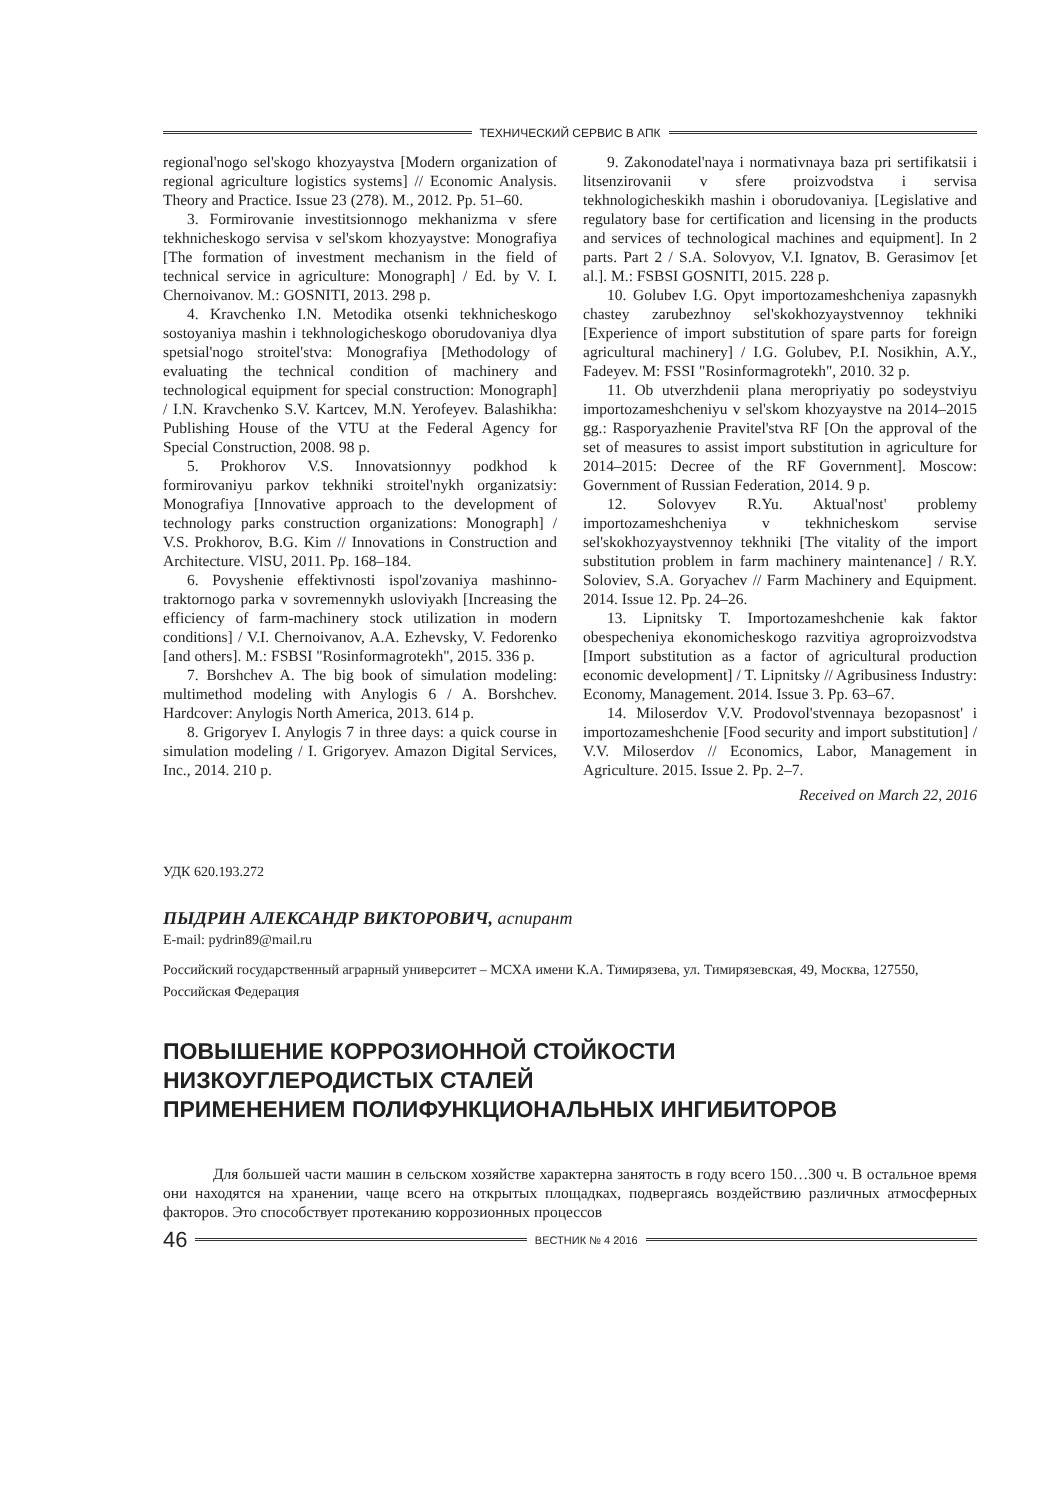ТЕХНИЧЕСКИЙ СЕРВИС В АПК
regional'nogo sel'skogo khozyaystva [Modern organization of regional agriculture logistics systems] // Economic Analysis. Theory and Practice. Issue 23 (278). M., 2012. Pp. 51–60.
3. Formirovanie investitsionnogo mekhanizma v sfere tekhnicheskogo servisa v sel'skom khozyaystve: Monografiya [The formation of investment mechanism in the field of technical service in agriculture: Monograph] / Ed. by V. I. Chernoivanov. M.: GOSNITI, 2013. 298 p.
4. Kravchenko I.N. Metodika otsenki tekhnicheskogo sostoyaniya mashin i tekhnologicheskogo oborudovaniya dlya spetsial'nogo stroitel'stva: Monografiya [Methodology of evaluating the technical condition of machinery and technological equipment for special construction: Monograph] / I.N. Kravchenko S.V. Kartcev, M.N. Yerofeyev. Balashikha: Publishing House of the VTU at the Federal Agency for Special Construction, 2008. 98 p.
5. Prokhorov V.S. Innovatsionnyy podkhod k formirovaniyu parkov tekhniki stroitel'nykh organizatsiy: Monografiya [Innovative approach to the development of technology parks construction organizations: Monograph] / V.S. Prokhorov, B.G. Kim // Innovations in Construction and Architecture. VlSU, 2011. Pp. 168–184.
6. Povyshenie effektivnosti ispol'zovaniya mashinno-traktornogo parka v sovremennykh usloviyakh [Increasing the efficiency of farm-machinery stock utilization in modern conditions] / V.I. Chernoivanov, A.A. Ezhevsky, V. Fedorenko [and others]. M.: FSBSI "Rosinformagrotekh", 2015. 336 p.
7. Borshchev A. The big book of simulation modeling: multimethod modeling with Anylogis 6 / A. Borshchev. Hardcover: Anylogis North America, 2013. 614 p.
8. Grigoryev I. Anylogis 7 in three days: a quick course in simulation modeling / I. Grigoryev. Amazon Digital Services, Inc., 2014. 210 p.
9. Zakonodatel'naya i normativnaya baza pri sertifikatsii i litsenzirovanii v sfere proizvodstva i servisa tekhnologicheskikh mashin i oborudovaniya. [Legislative and regulatory base for certification and licensing in the products and services of technological machines and equipment]. In 2 parts. Part 2 / S.A. Solovyov, V.I. Ignatov, B. Gerasimov [et al.]. M.: FSBSI GOSNITI, 2015. 228 p.
10. Golubev I.G. Opyt importozameshcheniya zapasnykh chastey zarubezhnoy sel'skokhozyaystvennoy tekhniki [Experience of import substitution of spare parts for foreign agricultural machinery] / I.G. Golubev, P.I. Nosikhin, A.Y., Fadeyev. M: FSSI "Rosinformagrotekh", 2010. 32 p.
11. Ob utverzhdenii plana meropriyatiy po sodeystviyu importozameshcheniyu v sel'skom khozyaystve na 2014–2015 gg.: Rasporyazhenie Pravitel'stva RF [On the approval of the set of measures to assist import substitution in agriculture for 2014–2015: Decree of the RF Government]. Moscow: Government of Russian Federation, 2014. 9 p.
12. Solovyev R.Yu. Aktual'nost' problemy importozameshcheniya v tekhnicheskom servise sel'skokhozyaystvennoy tekhniki [The vitality of the import substitution problem in farm machinery maintenance] / R.Y. Soloviev, S.A. Goryachev // Farm Machinery and Equipment. 2014. Issue 12. Pp. 24–26.
13. Lipnitsky T. Importozameshchenie kak faktor obespecheniya ekonomicheskogo razvitiya agroproizvodstva [Import substitution as a factor of agricultural production economic development] / T. Lipnitsky // Agribusiness Industry: Economy, Management. 2014. Issue 3. Pp. 63–67.
14. Miloserdov V.V. Prodovol'stvennaya bezopasnost' i importozameshchenie [Food security and import substitution] / V.V. Miloserdov // Economics, Labor, Management in Agriculture. 2015. Issue 2. Pp. 2–7.
Received on March 22, 2016
УДК 620.193.272
ПЫДРИН АЛЕКСАНДР ВИКТОРОВИЧ, аспирант
E-mail: pydrin89@mail.ru
Российский государственный аграрный университет – МСХА имени К.А. Тимирязева, ул. Тимирязевская, 49, Москва, 127550, Российская Федерация
ПОВЫШЕНИЕ КОРРОЗИОННОЙ СТОЙКОСТИ
НИЗКОУГЛЕРОДИСТЫХ СТАЛЕЙ
ПРИМЕНЕНИЕМ ПОЛИФУНКЦИОНАЛЬНЫХ ИНГИБИТОРОВ
Для большей части машин в сельском хозяйстве характерна занятость в году всего 150…300 ч. В остальное время они находятся на хранении, чаще всего на открытых площадках, подвергаясь воздействию различных атмосферных факторов. Это способствует протеканию коррозионных процессов
46
ВЕСТНИК № 4 2016